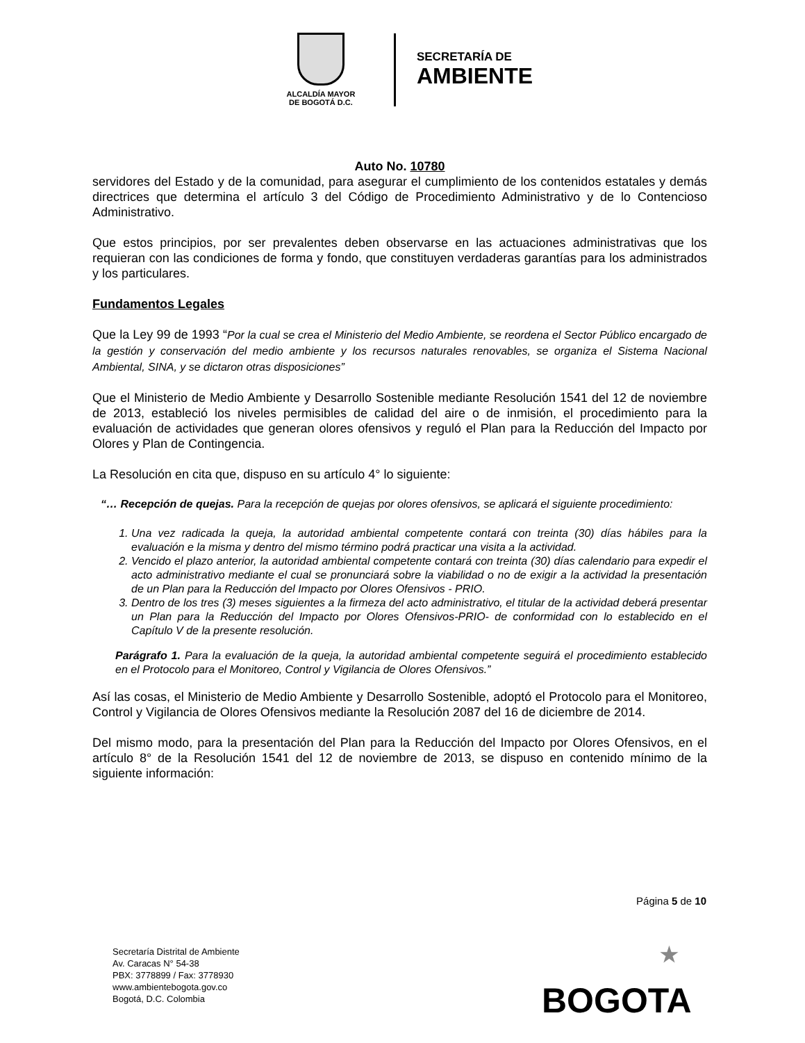ALCALDÍA MAYOR
DE BOGOTÁ D.C.
SECRETARÍA DE
AMBIENTE
Auto No. 10780
servidores del Estado y de la comunidad, para asegurar el cumplimiento de los contenidos estatales y demás directrices que determina el artículo 3 del Código de Procedimiento Administrativo y de lo Contencioso Administrativo.
Que estos principios, por ser prevalentes deben observarse en las actuaciones administrativas que los requieran con las condiciones de forma y fondo, que constituyen verdaderas garantías para los administrados y los particulares.
Fundamentos Legales
Que la Ley 99 de 1993 “Por la cual se crea el Ministerio del Medio Ambiente, se reordena el Sector Público encargado de la gestión y conservación del medio ambiente y los recursos naturales renovables, se organiza el Sistema Nacional Ambiental, SINA, y se dictaron otras disposiciones”
Que el Ministerio de Medio Ambiente y Desarrollo Sostenible mediante Resolución 1541 del 12 de noviembre de 2013, estableció los niveles permisibles de calidad del aire o de inmisión, el procedimiento para la evaluación de actividades que generan olores ofensivos y reguló el Plan para la Reducción del Impacto por Olores y Plan de Contingencia.
La Resolución en cita que, dispuso en su artículo 4° lo siguiente:
“… Recepción de quejas. Para la recepción de quejas por olores ofensivos, se aplicará el siguiente procedimiento:
1. Una vez radicada la queja, la autoridad ambiental competente contará con treinta (30) días hábiles para la evaluación e la misma y dentro del mismo término podrá practicar una visita a la actividad.
2. Vencido el plazo anterior, la autoridad ambiental competente contará con treinta (30) días calendario para expedir el acto administrativo mediante el cual se pronunciará sobre la viabilidad o no de exigir a la actividad la presentación de un Plan para la Reducción del Impacto por Olores Ofensivos - PRIO.
3. Dentro de los tres (3) meses siguientes a la firmeza del acto administrativo, el titular de la actividad deberá presentar un Plan para la Reducción del Impacto por Olores Ofensivos-PRIO- de conformidad con lo establecido en el Capítulo V de la presente resolución.
Parágrafo 1. Para la evaluación de la queja, la autoridad ambiental competente seguirá el procedimiento establecido en el Protocolo para el Monitoreo, Control y Vigilancia de Olores Ofensivos.”
Así las cosas, el Ministerio de Medio Ambiente y Desarrollo Sostenible, adoptó el Protocolo para el Monitoreo, Control y Vigilancia de Olores Ofensivos mediante la Resolución 2087 del 16 de diciembre de 2014.
Del mismo modo, para la presentación del Plan para la Reducción del Impacto por Olores Ofensivos, en el artículo 8° de la Resolución 1541 del 12 de noviembre de 2013, se dispuso en contenido mínimo de la siguiente información:
Página 5 de 10
Secretaría Distrital de Ambiente
Av. Caracas N° 54-38
PBX: 3778899 / Fax: 3778930
www.ambientebogota.gov.co
Bogotá, D.C. Colombia
★
BOGOTA